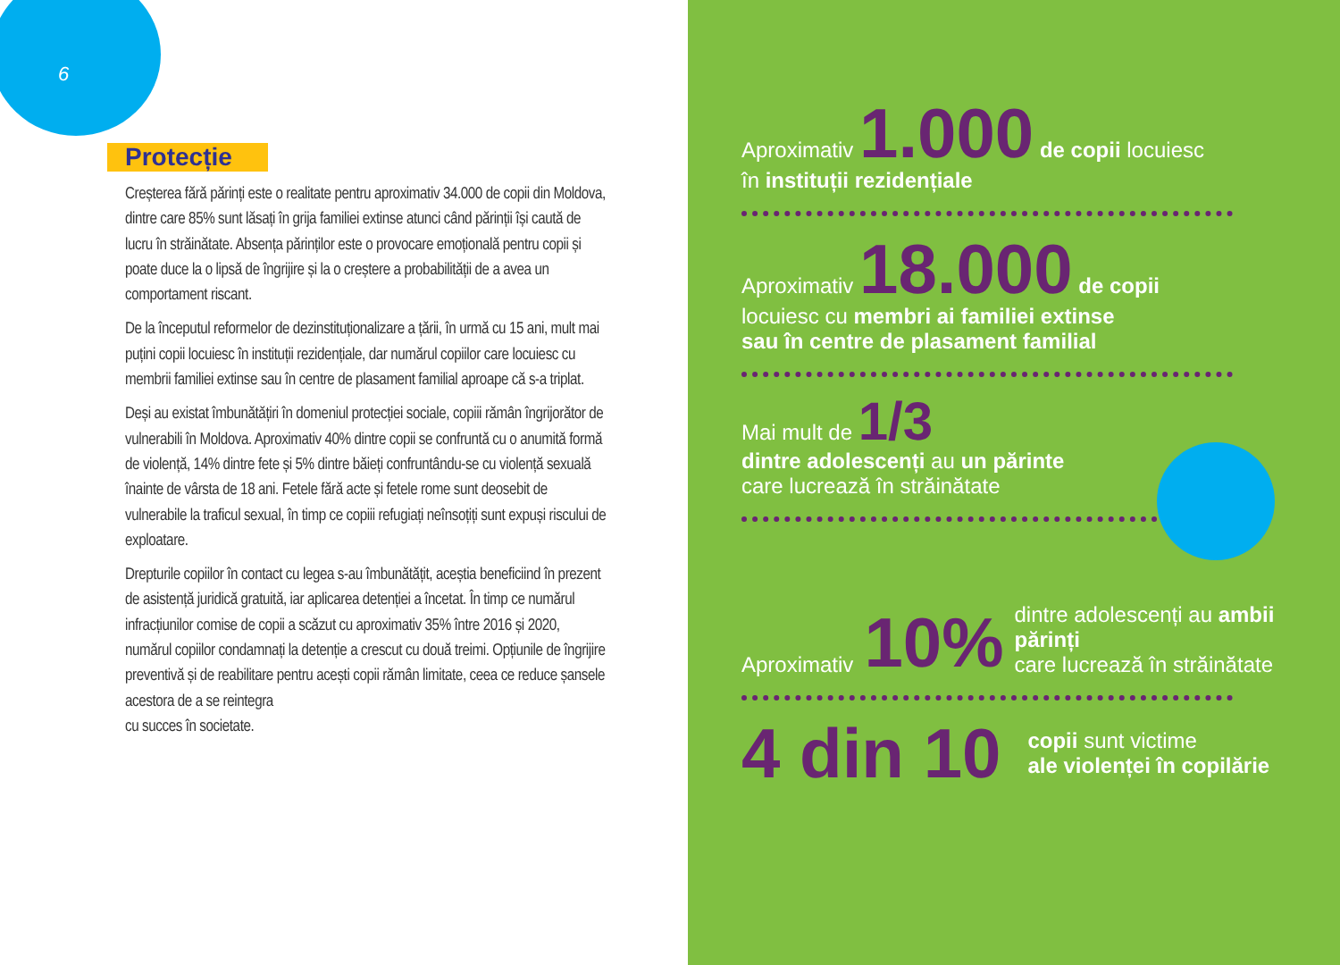6
Protecție
Creșterea fără părinți este o realitate pentru aproximativ 34.000 de copii din Moldova, dintre care 85% sunt lăsați în grija familiei extinse atunci când părinții își caută de lucru în străinătate. Absența părinților este o provocare emoțională pentru copii și poate duce la o lipsă de îngrijire și la o creștere a probabilității de a avea un comportament riscant.
De la începutul reformelor de dezinstituționalizare a țării, în urmă cu 15 ani, mult mai puțini copii locuiesc în instituții rezidențiale, dar numărul copiilor care locuiesc cu membrii familiei extinse sau în centre de plasament familial aproape că s-a triplat.
Deși au existat îmbunătățiri în domeniul protecției sociale, copiii rămân îngrijorător de vulnerabili în Moldova. Aproximativ 40% dintre copii se confruntă cu o anumită formă de violență, 14% dintre fete și 5% dintre băieți confruntându-se cu violență sexuală înainte de vârsta de 18 ani. Fetele fără acte și fetele rome sunt deosebit de vulnerabile la traficul sexual, în timp ce copiii refugiați neînsoțiți sunt expuși riscului de exploatare.
Drepturile copiilor în contact cu legea s-au îmbunătățit, aceștia beneficiind în prezent de asistență juridică gratuită, iar aplicarea detenției a încetat. În timp ce numărul infracțiunilor comise de copii a scăzut cu aproximativ 35% între 2016 și 2020, numărul copiilor condamnați la detenție a crescut cu două treimi. Opțiunile de îngrijire preventivă și de reabilitare pentru acești copii rămân limitate, ceea ce reduce șansele acestora de a se reintegra
cu succes în societate.
Aproximativ 1.000 de copii locuiesc
în instituții rezidențiale
Aproximativ 18.000 de copii
locuiesc cu membri ai familiei extinse
sau în centre de plasament familial
Mai mult de 1/3
dintre adolescenți au un părinte
care lucrează în străinătate
Aproximativ 10% dintre adolescenți au ambii părinți
care lucrează în străinătate
4 din 10 copii sunt victime
ale violenței în copilărie